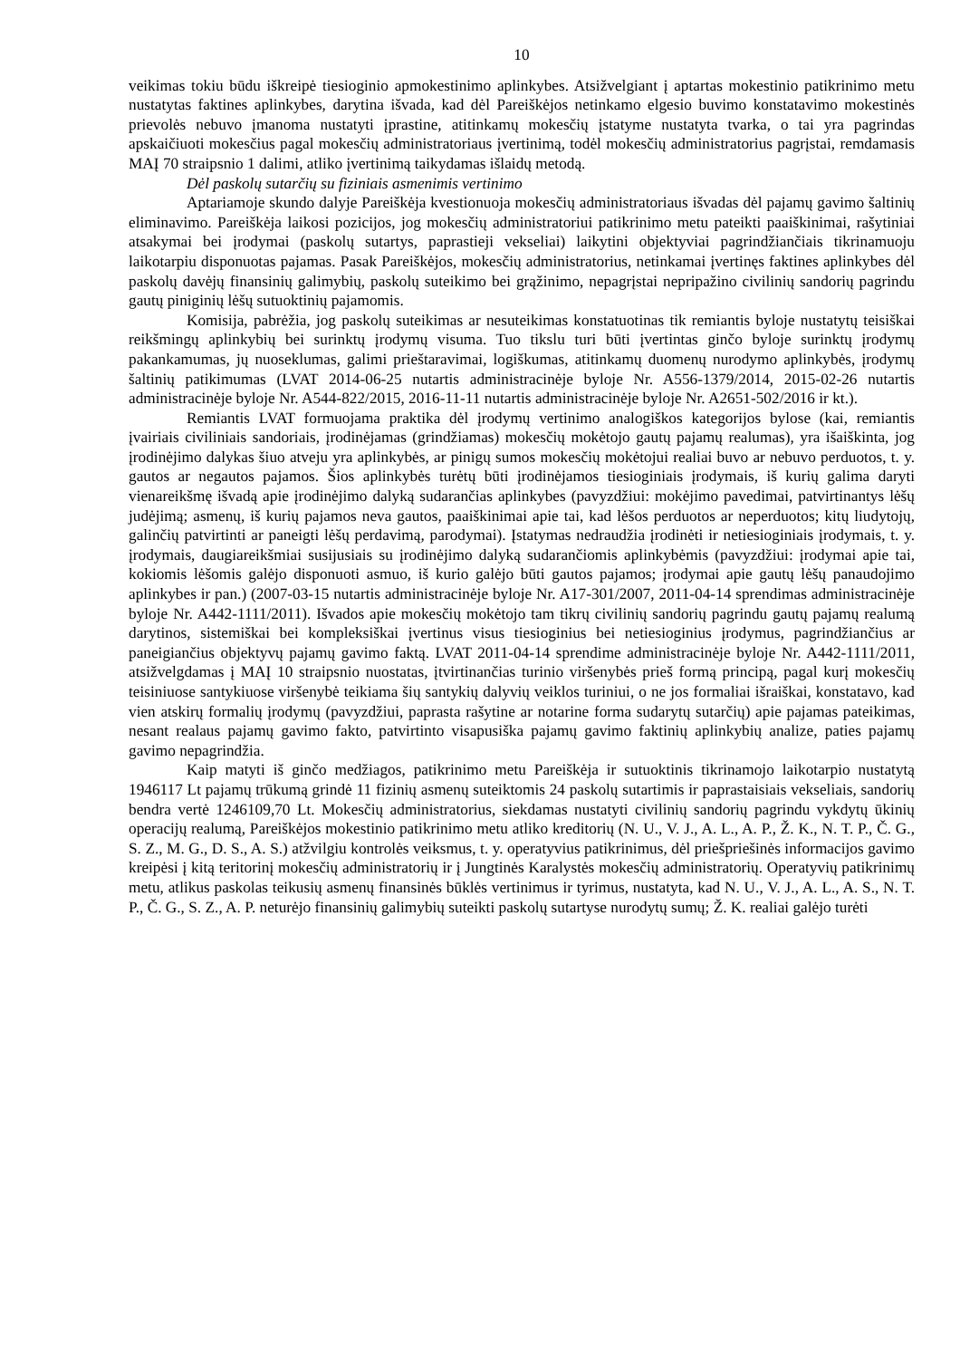10
veikimas tokiu būdu iškreipė tiesioginio apmokestinimo aplinkybes. Atsižvelgiant į aptartas mokestinio patikrinimo metu nustatytas faktines aplinkybes, darytina išvada, kad dėl Pareiškėjos netinkamo elgesio buvimo konstatavimo mokestinės prievolės nebuvo įmanoma nustatyti įprastine, atitinkamų mokesčių įstatyme nustatyta tvarka, o tai yra pagrindas apskaičiuoti mokesčius pagal mokesčių administratoriaus įvertinimą, todėl mokesčių administratorius pagrįstai, remdamasis MAĮ 70 straipsnio 1 dalimi, atliko įvertinimą taikydamas išlaidų metodą.
Dėl paskolų sutarčių su fiziniais asmenimis vertinimo
Aptariamoje skundo dalyje Pareiškėja kvestionuoja mokesčių administratoriaus išvadas dėl pajamų gavimo šaltinių eliminavimo. Pareiškėja laikosi pozicijos, jog mokesčių administratoriui patikrinimo metu pateikti paaiškinimai, rašytiniai atsakymai bei įrodymai (paskolų sutartys, paprastieji vekseliai) laikytini objektyviai pagrindžiančiais tikrinamuoju laikotarpiu disponuotas pajamas. Pasak Pareiškėjos, mokesčių administratorius, netinkamai įvertinęs faktines aplinkybes dėl paskolų davėjų finansinių galimybių, paskolų suteikimo bei grąžinimo, nepagrįstai nepripažino civilinių sandorių pagrindu gautų piniginių lėšų sutuoktinių pajamomis.
Komisija, pabrėžia, jog paskolų suteikimas ar nesuteikimas konstatuotinas tik remiantis byloje nustatytų teisiškai reikšmingų aplinkybių bei surinktų įrodymų visuma. Tuo tikslu turi būti įvertintas ginčo byloje surinktų įrodymų pakankamumas, jų nuoseklumas, galimi prieštaravimai, logiškumas, atitinkamų duomenų nurodymo aplinkybės, įrodymų šaltinių patikimumas (LVAT 2014-06-25 nutartis administracinėje byloje Nr. A556-1379/2014, 2015-02-26 nutartis administracinėje byloje Nr. A544-822/2015, 2016-11-11 nutartis administracinėje byloje Nr. A2651-502/2016 ir kt.).
Remiantis LVAT formuojama praktika dėl įrodymų vertinimo analogiškos kategorijos bylose (kai, remiantis įvairiais civiliniais sandoriais, įrodinėjamas (grindžiamas) mokesčių mokėtojo gautų pajamų realumas), yra išaiškinta, jog įrodinėjimo dalykas šiuo atveju yra aplinkybės, ar pinigų sumos mokesčių mokėtojui realiai buvo ar nebuvo perduotos, t. y. gautos ar negautos pajamos. Šios aplinkybės turėtų būti įrodinėjamos tiesioginiais įrodymais, iš kurių galima daryti vienareikšmę išvadą apie įrodinėjimo dalyką sudarančias aplinkybes (pavyzdžiui: mokėjimo pavedimai, patvirtinantys lėšų judėjimą; asmenų, iš kurių pajamos neva gautos, paaiškinimai apie tai, kad lėšos perduotos ar neperduotos; kitų liudytojų, galinčių patvirtinti ar paneigti lėšų perdavimą, parodymai). Įstatymas nedraudžia įrodinėti ir netiesioginiais įrodymais, t. y. įrodymais, daugiareikšmiai susijusiais su įrodinėjimo dalyką sudarančiomis aplinkybėmis (pavyzdžiui: įrodymai apie tai, kokiomis lėšomis galėjo disponuoti asmuo, iš kurio galėjo būti gautos pajamos; įrodymai apie gautų lėšų panaudojimo aplinkybes ir pan.) (2007-03-15 nutartis administracinėje byloje Nr. A17-301/2007, 2011-04-14 sprendimas administracinėje byloje Nr. A442-1111/2011). Išvados apie mokesčių mokėtojo tam tikrų civilinių sandorių pagrindu gautų pajamų realumą darytinos, sistemiškai bei kompleksiškai įvertinus visus tiesioginius bei netiesioginius įrodymus, pagrindžiančius ar paneigiančius objektyvų pajamų gavimo faktą. LVAT 2011-04-14 sprendime administracinėje byloje Nr. A442-1111/2011, atsižvelgdamas į MAĮ 10 straipsnio nuostatas, įtvirtinančias turinio viršenybės prieš formą principą, pagal kurį mokesčių teisiniuose santykiuose viršenybė teikiama šių santykių dalyvių veiklos turiniui, o ne jos formaliai išraiškai, konstatavo, kad vien atskirų formalių įrodymų (pavyzdžiui, paprasta rašytine ar notarine forma sudarytų sutarčių) apie pajamas pateikimas, nesant realaus pajamų gavimo fakto, patvirtinto visapusiška pajamų gavimo faktinių aplinkybių analize, paties pajamų gavimo nepagrindžia.
Kaip matyti iš ginčo medžiagos, patikrinimo metu Pareiškėja ir sutuoktinis tikrinamojo laikotarpio nustatytą 1946117 Lt pajamų trūkumą grindė 11 fizinių asmenų suteiktomis 24 paskolų sutartimis ir paprastaisiais vekseliais, sandorių bendra vertė 1246109,70 Lt. Mokesčių administratorius, siekdamas nustatyti civilinių sandorių pagrindu vykdytų ūkinių operacijų realumą, Pareiškėjos mokestinio patikrinimo metu atliko kreditorių (N. U., V. J., A. L., A. P., Ž. K., N. T. P., Č. G., S. Z., M. G., D. S., A. S.) atžvilgiu kontrolės veiksmus, t. y. operatyvius patikrinimus, dėl priešpriešinės informacijos gavimo kreipėsi į kitą teritorinį mokesčių administratorių ir į Jungtinės Karalystės mokesčių administratorių. Operatyvių patikrinimų metu, atlikus paskolas teikusių asmenų finansinės būklės vertinimus ir tyrimus, nustatyta, kad N. U., V. J., A. L., A. S., N. T. P., Č. G., S. Z., A. P. neturėjo finansinių galimybių suteikti paskolų sutartyse nurodytų sumų; Ž. K. realiai galėjo turėti